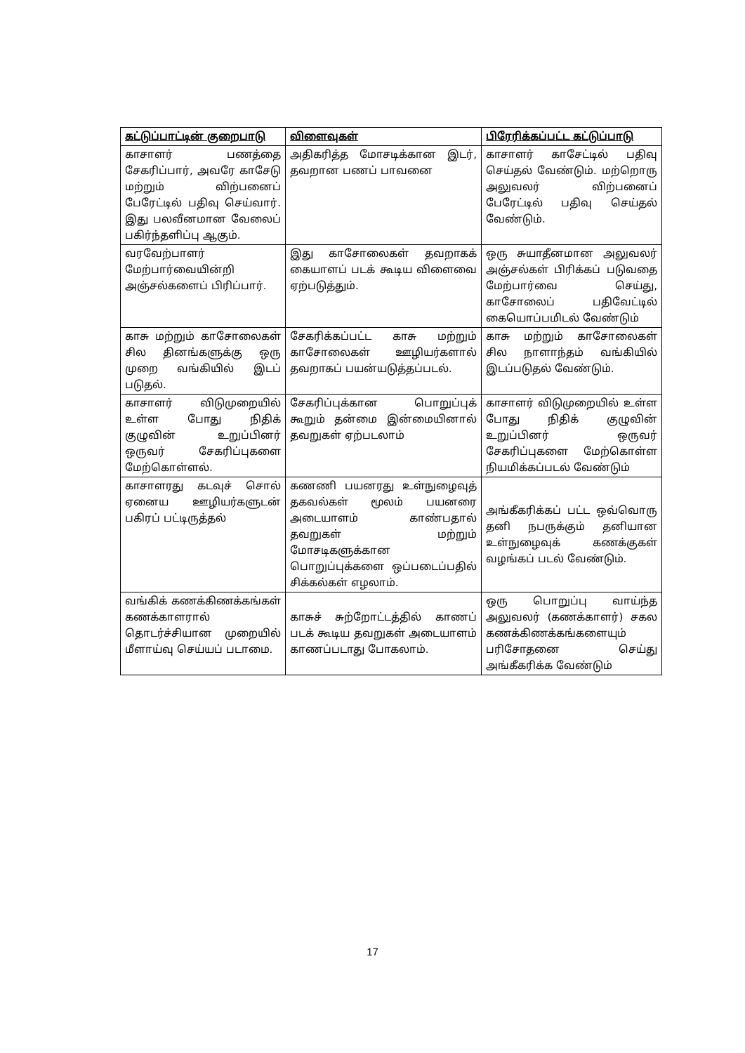| கட்டுப்பாட்டின் குறைபாடு | விளைவுகள் | பிரேரிக்கப்பட்ட கட்டுப்பாடு |
| --- | --- | --- |
| காசாளர் பணத்தை சேகரிப்பார், அவரே காசேடு மற்றும் விற்பனைப் பேரேட்டில் பதிவு செய்வார். இது பலவீனமான வேலைப் பகிர்ந்தளிப்பு ஆகும். | அதிகரித்த மோசடிக்கான இடர், தவறான பணப் பாவனை | காசாளர் காசேட்டில் பதிவு செய்தல் வேண்டும். மற்றொரு அலுவலர் விற்பனைப் பேரேட்டில் பதிவு செய்தல் வேண்டும். |
| வரவேற்பாளர் மேற்பார்வையின்றி அஞ்சல்களைப் பிரிப்பார். | இது காசோலைகள் தவறாகக் கையாளப் படக் கூடிய விளைவை ஏற்படுத்தும். | ஒரு சுயாதீனமான அலுவலர் அஞ்சல்கள் பிரிக்கப் படுவதை மேற்பார்வை செய்து, காசோலைப் பதிவேட்டில் கையொப்பமிடல் வேண்டும் |
| காசு மற்றும் காசோலைகள் சில தினங்களுக்கு ஒரு முறை வங்கியில் இடப் படுதல். | சேகரிக்கப்பட்ட காசு மற்றும் காசோலைகள் ஊழியர்களால் தவறாகப் பயன்யடுத்தப்படல். | காசு மற்றும் காசோலைகள் சில நாளாந்தம் வங்கியில் இடப்படுதல் வேண்டும். |
| காசாளர் விடுமுறையில் உள்ள போது நிதிக் குழுவின் உறுப்பினர் ஒருவர் சேகரிப்புகளை மேற்கொள்ளல். | சேகரிப்புக்கான பொறுப்புக் கூறும் தன்மை இன்மையினால் தவறுகள் ஏற்படலாம் | காசாளர் விடுமுறையில் உள்ள போது நிதிக் குழுவின் உறுப்பினர் ஒருவர் சேகரிப்புகளை மேற்கொள்ள நியமிக்கப்படல் வேண்டும் |
| காசாளரது கடவுச் சொல் ஏனைய ஊழியர்களுடன் பகிரப் பட்டிருத்தல் | கணணி பயனரது உள்நுழைவுத் தகவல்கள் மூலம் பயனரை அடையாளம் காண்பதால் தவறுகள் மற்றும் மோசடிகளுக்கான பொறுப்புக்களை ஒப்படைப்பதில் சிக்கல்கள் எழலாம். | அங்கீகரிக்கப் பட்ட ஒவ்வொரு தனி நபருக்கும் தனியான உள்நுழைவுக் கணக்குகள் வழங்கப் படல் வேண்டும். |
| வங்கிக் கணக்கிணக்கங்கள் கணக்காளரால் தொடர்ச்சியான முறையில் மீளாய்வு செய்யப் படாமை. | காசுச் சுற்றோட்டத்தில் காணப் படக் கூடிய தவறுகள் அடையாளம் காணப்படாது போகலாம். | ஒரு பொறுப்பு வாய்ந்த அலுவலர் (கணக்காளர்) சகல கணக்கிணக்கங்களையும் பரிசோதனை செய்து அங்கீகரிக்க வேண்டும் |
17